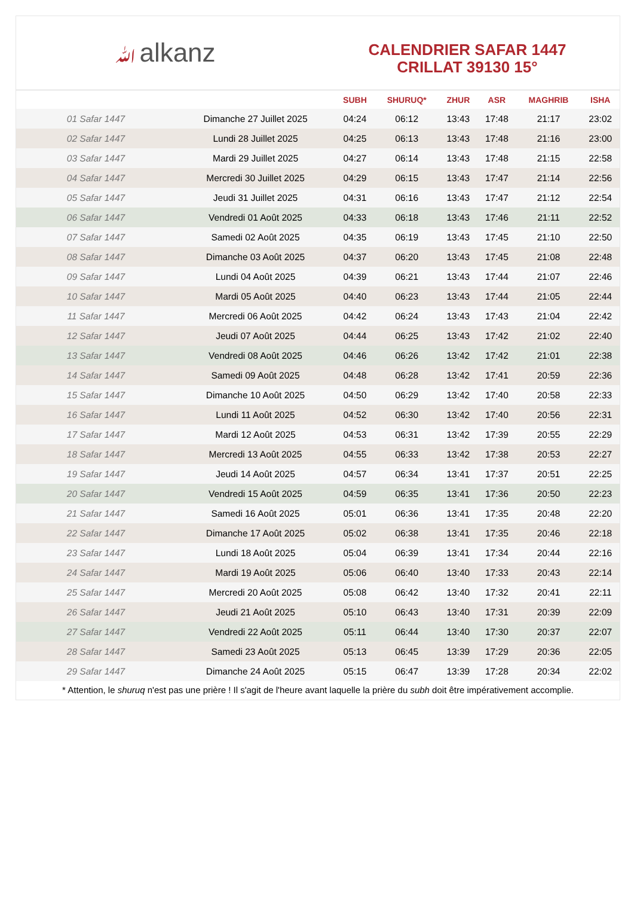ﷲalkanz
CALENDRIER SAFAR 1447
CRILLAT 39130 15°
| | | SUBH | SHURUQ* | ZHUR | ASR | MAGHRIB | ISHA |
| --- | --- | --- | --- | --- | --- | --- | --- |
| 01 Safar 1447 | Dimanche 27 Juillet 2025 | 04:24 | 06:12 | 13:43 | 17:48 | 21:17 | 23:02 |
| 02 Safar 1447 | Lundi 28 Juillet 2025 | 04:25 | 06:13 | 13:43 | 17:48 | 21:16 | 23:00 |
| 03 Safar 1447 | Mardi 29 Juillet 2025 | 04:27 | 06:14 | 13:43 | 17:48 | 21:15 | 22:58 |
| 04 Safar 1447 | Mercredi 30 Juillet 2025 | 04:29 | 06:15 | 13:43 | 17:47 | 21:14 | 22:56 |
| 05 Safar 1447 | Jeudi 31 Juillet 2025 | 04:31 | 06:16 | 13:43 | 17:47 | 21:12 | 22:54 |
| 06 Safar 1447 | Vendredi 01 Août 2025 | 04:33 | 06:18 | 13:43 | 17:46 | 21:11 | 22:52 |
| 07 Safar 1447 | Samedi 02 Août 2025 | 04:35 | 06:19 | 13:43 | 17:45 | 21:10 | 22:50 |
| 08 Safar 1447 | Dimanche 03 Août 2025 | 04:37 | 06:20 | 13:43 | 17:45 | 21:08 | 22:48 |
| 09 Safar 1447 | Lundi 04 Août 2025 | 04:39 | 06:21 | 13:43 | 17:44 | 21:07 | 22:46 |
| 10 Safar 1447 | Mardi 05 Août 2025 | 04:40 | 06:23 | 13:43 | 17:44 | 21:05 | 22:44 |
| 11 Safar 1447 | Mercredi 06 Août 2025 | 04:42 | 06:24 | 13:43 | 17:43 | 21:04 | 22:42 |
| 12 Safar 1447 | Jeudi 07 Août 2025 | 04:44 | 06:25 | 13:43 | 17:42 | 21:02 | 22:40 |
| 13 Safar 1447 | Vendredi 08 Août 2025 | 04:46 | 06:26 | 13:42 | 17:42 | 21:01 | 22:38 |
| 14 Safar 1447 | Samedi 09 Août 2025 | 04:48 | 06:28 | 13:42 | 17:41 | 20:59 | 22:36 |
| 15 Safar 1447 | Dimanche 10 Août 2025 | 04:50 | 06:29 | 13:42 | 17:40 | 20:58 | 22:33 |
| 16 Safar 1447 | Lundi 11 Août 2025 | 04:52 | 06:30 | 13:42 | 17:40 | 20:56 | 22:31 |
| 17 Safar 1447 | Mardi 12 Août 2025 | 04:53 | 06:31 | 13:42 | 17:39 | 20:55 | 22:29 |
| 18 Safar 1447 | Mercredi 13 Août 2025 | 04:55 | 06:33 | 13:42 | 17:38 | 20:53 | 22:27 |
| 19 Safar 1447 | Jeudi 14 Août 2025 | 04:57 | 06:34 | 13:41 | 17:37 | 20:51 | 22:25 |
| 20 Safar 1447 | Vendredi 15 Août 2025 | 04:59 | 06:35 | 13:41 | 17:36 | 20:50 | 22:23 |
| 21 Safar 1447 | Samedi 16 Août 2025 | 05:01 | 06:36 | 13:41 | 17:35 | 20:48 | 22:20 |
| 22 Safar 1447 | Dimanche 17 Août 2025 | 05:02 | 06:38 | 13:41 | 17:35 | 20:46 | 22:18 |
| 23 Safar 1447 | Lundi 18 Août 2025 | 05:04 | 06:39 | 13:41 | 17:34 | 20:44 | 22:16 |
| 24 Safar 1447 | Mardi 19 Août 2025 | 05:06 | 06:40 | 13:40 | 17:33 | 20:43 | 22:14 |
| 25 Safar 1447 | Mercredi 20 Août 2025 | 05:08 | 06:42 | 13:40 | 17:32 | 20:41 | 22:11 |
| 26 Safar 1447 | Jeudi 21 Août 2025 | 05:10 | 06:43 | 13:40 | 17:31 | 20:39 | 22:09 |
| 27 Safar 1447 | Vendredi 22 Août 2025 | 05:11 | 06:44 | 13:40 | 17:30 | 20:37 | 22:07 |
| 28 Safar 1447 | Samedi 23 Août 2025 | 05:13 | 06:45 | 13:39 | 17:29 | 20:36 | 22:05 |
| 29 Safar 1447 | Dimanche 24 Août 2025 | 05:15 | 06:47 | 13:39 | 17:28 | 20:34 | 22:02 |
* Attention, le shuruq n'est pas une prière ! Il s'agit de l'heure avant laquelle la prière du subh doit être impérativement accomplie.